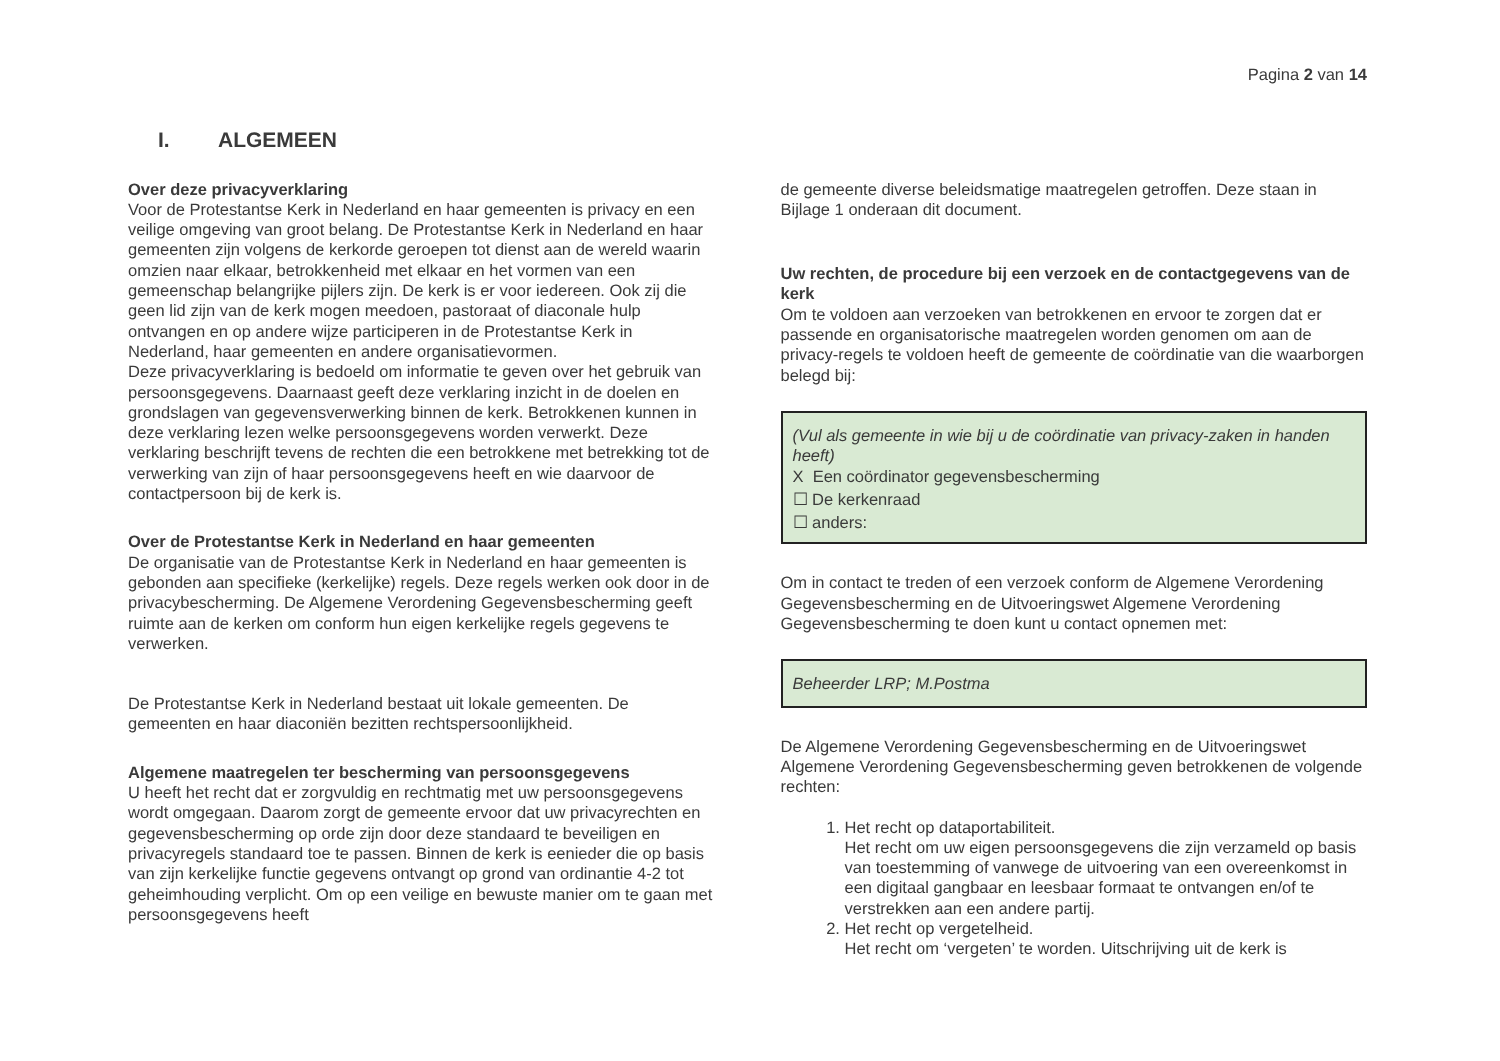Pagina 2 van 14
I. ALGEMEEN
Over deze privacyverklaring
Voor de Protestantse Kerk in Nederland en haar gemeenten is privacy en een veilige omgeving van groot belang. De Protestantse Kerk in Nederland en haar gemeenten zijn volgens de kerkorde geroepen tot dienst aan de wereld waarin omzien naar elkaar, betrokkenheid met elkaar en het vormen van een gemeenschap belangrijke pijlers zijn. De kerk is er voor iedereen. Ook zij die geen lid zijn van de kerk mogen meedoen, pastoraat of diaconale hulp ontvangen en op andere wijze participeren in de Protestantse Kerk in Nederland, haar gemeenten en andere organisatievormen.
Deze privacyverklaring is bedoeld om informatie te geven over het gebruik van persoonsgegevens. Daarnaast geeft deze verklaring inzicht in de doelen en grondslagen van gegevensverwerking binnen de kerk. Betrokkenen kunnen in deze verklaring lezen welke persoonsgegevens worden verwerkt. Deze verklaring beschrijft tevens de rechten die een betrokkene met betrekking tot de verwerking van zijn of haar persoonsgegevens heeft en wie daarvoor de contactpersoon bij de kerk is.
Over de Protestantse Kerk in Nederland en haar gemeenten
De organisatie van de Protestantse Kerk in Nederland en haar gemeenten is gebonden aan specifieke (kerkelijke) regels. Deze regels werken ook door in de privacybescherming. De Algemene Verordening Gegevensbescherming geeft ruimte aan de kerken om conform hun eigen kerkelijke regels gegevens te verwerken.
De Protestantse Kerk in Nederland bestaat uit lokale gemeenten. De gemeenten en haar diaconiën bezitten rechtspersoonlijkheid.
Algemene maatregelen ter bescherming van persoonsgegevens
U heeft het recht dat er zorgvuldig en rechtmatig met uw persoonsgegevens wordt omgegaan. Daarom zorgt de gemeente ervoor dat uw privacyrechten en gegevensbescherming op orde zijn door deze standaard te beveiligen en privacyregels standaard toe te passen. Binnen de kerk is eenieder die op basis van zijn kerkelijke functie gegevens ontvangt op grond van ordinantie 4-2 tot geheimhouding verplicht. Om op een veilige en bewuste manier om te gaan met persoonsgegevens heeft
de gemeente diverse beleidsmatige maatregelen getroffen. Deze staan in Bijlage 1 onderaan dit document.
Uw rechten, de procedure bij een verzoek en de contactgegevens van de kerk
Om te voldoen aan verzoeken van betrokkenen en ervoor te zorgen dat er passende en organisatorische maatregelen worden genomen om aan de privacy-regels te voldoen heeft de gemeente de coördinatie van die waarborgen belegd bij:
(Vul als gemeente in wie bij u de coördinatie van privacy-zaken in handen heeft)
X Een coördinator gegevensbescherming
☐ De kerkenraad
☐ anders:
Om in contact te treden of een verzoek conform de Algemene Verordening Gegevensbescherming en de Uitvoeringswet Algemene Verordening Gegevensbescherming te doen kunt u contact opnemen met:
Beheerder LRP; M.Postma
De Algemene Verordening Gegevensbescherming en de Uitvoeringswet Algemene Verordening Gegevensbescherming geven betrokkenen de volgende rechten:
1. Het recht op dataportabiliteit.
Het recht om uw eigen persoonsgegevens die zijn verzameld op basis van toestemming of vanwege de uitvoering van een overeenkomst in een digitaal gangbaar en leesbaar formaat te ontvangen en/of te verstrekken aan een andere partij.
2. Het recht op vergetelheid.
Het recht om ‘vergeten’ te worden. Uitschrijving uit de kerk is